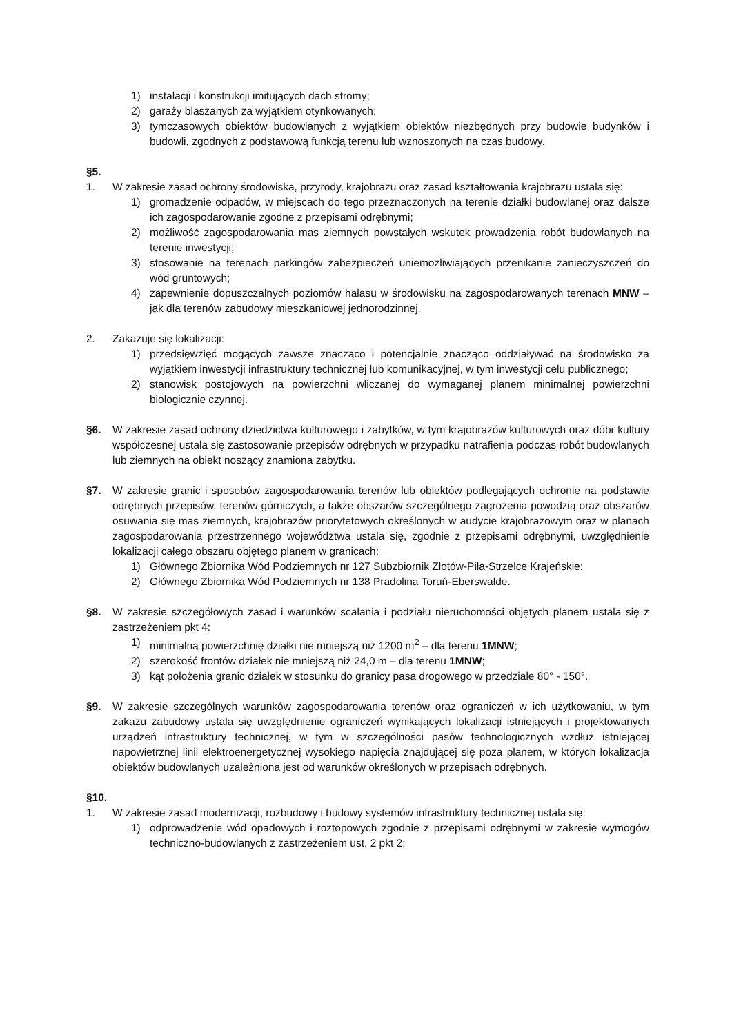1) instalacji i konstrukcji imitujących dach stromy;
2) garaży blaszanych za wyjątkiem otynkowanych;
3) tymczasowych obiektów budowlanych z wyjątkiem obiektów niezbędnych przy budowie budynków i budowli, zgodnych z podstawową funkcją terenu lub wznoszonych na czas budowy.
§5.
1. W zakresie zasad ochrony środowiska, przyrody, krajobrazu oraz zasad kształtowania krajobrazu ustala się:
1) gromadzenie odpadów, w miejscach do tego przeznaczonych na terenie działki budowlanej oraz dalsze ich zagospodarowanie zgodne z przepisami odrębnymi;
2) możliwość zagospodarowania mas ziemnych powstałych wskutek prowadzenia robót budowlanych na terenie inwestycji;
3) stosowanie na terenach parkingów zabezpieczeń uniemożliwiających przenikanie zanieczyszczeń do wód gruntowych;
4) zapewnienie dopuszczalnych poziomów hałasu w środowisku na zagospodarowanych terenach MNW – jak dla terenów zabudowy mieszkaniowej jednorodzinnej.
2. Zakazuje się lokalizacji:
1) przedsięwzięć mogących zawsze znacząco i potencjalnie znacząco oddziaływać na środowisko za wyjątkiem inwestycji infrastruktury technicznej lub komunikacyjnej, w tym inwestycji celu publicznego;
2) stanowisk postojowych na powierzchni wliczanej do wymaganej planem minimalnej powierzchni biologicznie czynnej.
§6. W zakresie zasad ochrony dziedzictwa kulturowego i zabytków, w tym krajobrazów kulturowych oraz dóbr kultury współczesnej ustala się zastosowanie przepisów odrębnych w przypadku natrafienia podczas robót budowlanych lub ziemnych na obiekt noszący znamiona zabytku.
§7. W zakresie granic i sposobów zagospodarowania terenów lub obiektów podlegających ochronie na podstawie odrębnych przepisów, terenów górniczych, a także obszarów szczególnego zagrożenia powodzią oraz obszarów osuwania się mas ziemnych, krajobrazów priorytetowych określonych w audycie krajobrazowym oraz w planach zagospodarowania przestrzennego województwa ustala się, zgodnie z przepisami odrębnymi, uwzględnienie lokalizacji całego obszaru objętego planem w granicach:
1) Głównego Zbiornika Wód Podziemnych nr 127 Subzbiornik Złotów-Piła-Strzelce Krajeńskie;
2) Głównego Zbiornika Wód Podziemnych nr 138 Pradolina Toruń-Eberswalde.
§8. W zakresie szczegółowych zasad i warunków scalania i podziału nieruchomości objętych planem ustala się z zastrzeżeniem pkt 4:
1) minimalną powierzchnię działki nie mniejszą niż 1200 m<sup>2</sup> – dla terenu 1MNW;
2) szerokość frontów działek nie mniejszą niż 24,0 m – dla terenu 1MNW;
3) kąt położenia granic działek w stosunku do granicy pasa drogowego w przedziale 80° - 150°.
§9. W zakresie szczególnych warunków zagospodarowania terenów oraz ograniczeń w ich użytkowaniu, w tym zakazu zabudowy ustala się uwzględnienie ograniczeń wynikających lokalizacji istniejących i projektowanych urządzeń infrastruktury technicznej, w tym w szczególności pasów technologicznych wzdłuż istniejącej napowietrznej linii elektroenergetycznej wysokiego napięcia znajdującej się poza planem, w których lokalizacja obiektów budowlanych uzależniona jest od warunków określonych w przepisach odrębnych.
§10.
1. W zakresie zasad modernizacji, rozbudowy i budowy systemów infrastruktury technicznej ustala się:
1) odprowadzenie wód opadowych i roztopowych zgodnie z przepisami odrębnymi w zakresie wymogów techniczno-budowlanych z zastrzeżeniem ust. 2 pkt 2;